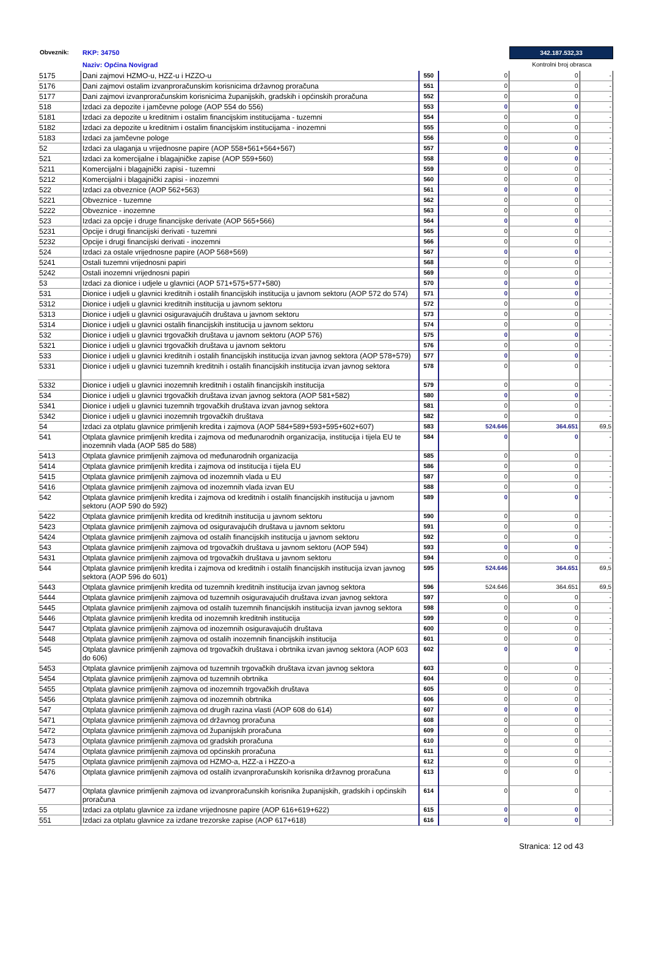Obveznik: RKP: 34750
Naziv: Općina Novigrad
342.187.532,33
Kontrolni broj obrasca
| 5175 | Dani zajmovi HZMO-u, HZZ-u i HZZO-u | 550 | 0 | 0 | - |
| 5176 | Dani zajmovi ostalim izvanproračunskim korisnicima državnog proračuna | 551 | 0 | 0 | - |
| 5177 | Dani zajmovi izvanproračunskim korisnicima županijskih, gradskih i općinskih proračuna | 552 | 0 | 0 | - |
| 518 | Izdaci za depozite i jamčevne pologe (AOP 554 do 556) | 553 | 0 | 0 | - |
| 5181 | Izdaci za depozite u kreditnim i ostalim financijskim institucijama - tuzemni | 554 | 0 | 0 | - |
| 5182 | Izdaci za depozite u kreditnim i ostalim financijskim institucijama - inozemni | 555 | 0 | 0 | - |
| 5183 | Izdaci za jamčevne pologe | 556 | 0 | 0 | - |
| 52 | Izdaci za ulaganja u vrijednosne papire (AOP 558+561+564+567) | 557 | 0 | 0 | - |
| 521 | Izdaci za komercijalne i blagajničke zapise (AOP 559+560) | 558 | 0 | 0 | - |
| 5211 | Komercijalni i blagajnički zapisi - tuzemni | 559 | 0 | 0 | - |
| 5212 | Komercijalni i blagajnički zapisi - inozemni | 560 | 0 | 0 | - |
| 522 | Izdaci za obveznice (AOP 562+563) | 561 | 0 | 0 | - |
| 5221 | Obveznice - tuzemne | 562 | 0 | 0 | - |
| 5222 | Obveznice - inozemne | 563 | 0 | 0 | - |
| 523 | Izdaci za opcije i druge financijske derivate (AOP 565+566) | 564 | 0 | 0 | - |
| 5231 | Opcije i drugi financijski derivati - tuzemni | 565 | 0 | 0 | - |
| 5232 | Opcije i drugi financijski derivati - inozemni | 566 | 0 | 0 | - |
| 524 | Izdaci za ostale vrijednosne papire (AOP 568+569) | 567 | 0 | 0 | - |
| 5241 | Ostali tuzemni vrijednosni papiri | 568 | 0 | 0 | - |
| 5242 | Ostali inozemni vrijednosni papiri | 569 | 0 | 0 | - |
| 53 | Izdaci za dionice i udjele u glavnici (AOP 571+575+577+580) | 570 | 0 | 0 | - |
| 531 | Dionice i udjeli u glavnici kreditnih i ostalih financijskih institucija u javnom sektoru (AOP 572 do 574) | 571 | 0 | 0 | - |
| 5312 | Dionice i udjeli u glavnici kreditnih institucija u javnom sektoru | 572 | 0 | 0 | - |
| 5313 | Dionice i udjeli u glavnici osiguravajućih društava u javnom sektoru | 573 | 0 | 0 | - |
| 5314 | Dionice i udjeli u glavnici ostalih financijskih institucija u javnom sektoru | 574 | 0 | 0 | - |
| 532 | Dionice i udjeli u glavnici trgovačkih društava u javnom sektoru (AOP 576) | 575 | 0 | 0 | - |
| 5321 | Dionice i udjeli u glavnici trgovačkih društava u javnom sektoru | 576 | 0 | 0 | - |
| 533 | Dionice i udjeli u glavnici kreditnih i ostalih financijskih institucija izvan javnog sektora (AOP 578+579) | 577 | 0 | 0 | - |
| 5331 | Dionice i udjeli u glavnici tuzemnih kreditnih i ostalih financijskih institucija izvan javnog sektora | 578 | 0 | 0 | - |
| 5332 | Dionice i udjeli u glavnici inozemnih kreditnih i ostalih financijskih institucija | 579 | 0 | 0 | - |
| 534 | Dionice i udjeli u glavnici trgovačkih društava izvan javnog sektora (AOP 581+582) | 580 | 0 | 0 | - |
| 5341 | Dionice i udjeli u glavnici tuzemnih trgovačkih društava izvan javnog sektora | 581 | 0 | 0 | - |
| 5342 | Dionice i udjeli u glavnici inozemnih trgovačkih društava | 582 | 0 | 0 | - |
| 54 | Izdaci za otplatu glavnice primljenih kredita i zajmova (AOP 584+589+593+595+602+607) | 583 | 524.646 | 364.651 | 69,5 |
| 541 | Otplata glavnice primljenih kredita i zajmova od međunarodnih organizacija, institucija i tijela EU te inozemnih vlada (AOP 585 do 588) | 584 | 0 | 0 | - |
| 5413 | Otplata glavnice primljenih zajmova od međunarodnih organizacija | 585 | 0 | 0 | - |
| 5414 | Otplata glavnice primljenih kredita i zajmova od institucija i tijela EU | 586 | 0 | 0 | - |
| 5415 | Otplata glavnice primljenih zajmova od inozemnih vlada u EU | 587 | 0 | 0 | - |
| 5416 | Otplata glavnice primljenih zajmova od inozemnih vlada izvan EU | 588 | 0 | 0 | - |
| 542 | Otplata glavnice primljenih kredita i zajmova od kreditnih i ostalih financijskih institucija u javnom sektoru (AOP 590 do 592) | 589 | 0 | 0 | - |
| 5422 | Otplata glavnice primljenih kredita od kreditnih institucija u javnom sektoru | 590 | 0 | 0 | - |
| 5423 | Otplata glavnice primljenih zajmova od osiguravajućih društava u javnom sektoru | 591 | 0 | 0 | - |
| 5424 | Otplata glavnice primljenih zajmova od ostalih financijskih institucija u javnom sektoru | 592 | 0 | 0 | - |
| 543 | Otplata glavnice primljenih zajmova od trgovačkih društava u javnom sektoru (AOP 594) | 593 | 0 | 0 | - |
| 5431 | Otplata glavnice primljenih zajmova od trgovačkih društava u javnom sektoru | 594 | 0 | 0 | - |
| 544 | Otplata glavnice primljenih kredita i zajmova od kreditnih i ostalih financijskih institucija izvan javnog sektora (AOP 596 do 601) | 595 | 524.646 | 364.651 | 69,5 |
| 5443 | Otplata glavnice primljenih kredita od tuzemnih kreditnih institucija izvan javnog sektora | 596 | 524.646 | 364.651 | 69,5 |
| 5444 | Otplata glavnice primljenih zajmova od tuzemnih osiguravajućih društava izvan javnog sektora | 597 | 0 | 0 | - |
| 5445 | Otplata glavnice primljenih zajmova od ostalih tuzemnih financijskih institucija izvan javnog sektora | 598 | 0 | 0 | - |
| 5446 | Otplata glavnice primljenih kredita od inozemnih kreditnih institucija | 599 | 0 | 0 | - |
| 5447 | Otplata glavnice primljenih zajmova od inozemnih osiguravajućih društava | 600 | 0 | 0 | - |
| 5448 | Otplata glavnice primljenih zajmova od ostalih inozemnih financijskih institucija | 601 | 0 | 0 | - |
| 545 | Otplata glavnice primljenih zajmova od trgovačkih društava i obrtnika izvan javnog sektora (AOP 603 do 606) | 602 | 0 | 0 | - |
| 5453 | Otplata glavnice primljenih zajmova od tuzemnih trgovačkih društava izvan javnog sektora | 603 | 0 | 0 | - |
| 5454 | Otplata glavnice primljenih zajmova od tuzemnih obrtnika | 604 | 0 | 0 | - |
| 5455 | Otplata glavnice primljenih zajmova od inozemnih trgovačkih društava | 605 | 0 | 0 | - |
| 5456 | Otplata glavnice primljenih zajmova od inozemnih obrtnika | 606 | 0 | 0 | - |
| 547 | Otplata glavnice primljenih zajmova od drugih razina vlasti (AOP 608 do 614) | 607 | 0 | 0 | - |
| 5471 | Otplata glavnice primljenih zajmova od državnog proračuna | 608 | 0 | 0 | - |
| 5472 | Otplata glavnice primljenih zajmova od županijskih proračuna | 609 | 0 | 0 | - |
| 5473 | Otplata glavnice primljenih zajmova od gradskih proračuna | 610 | 0 | 0 | - |
| 5474 | Otplata glavnice primljenih zajmova od općinskih proračuna | 611 | 0 | 0 | - |
| 5475 | Otplata glavnice primljenih zajmova od HZMO-a, HZZ-a i HZZO-a | 612 | 0 | 0 | - |
| 5476 | Otplata glavnice primljenih zajmova od ostalih izvanproračunskih korisnika državnog proračuna | 613 | 0 | 0 | - |
| 5477 | Otplata glavnice primljenih zajmova od izvanproračunskih korisnika županijskih, gradskih i općinskih proračuna | 614 | 0 | 0 | - |
| 55 | Izdaci za otplatu glavnice za izdane vrijednosne papire (AOP 616+619+622) | 615 | 0 | 0 | - |
| 551 | Izdaci za otplatu glavnice za izdane trezorske zapise (AOP 617+618) | 616 | 0 | 0 | - |
Stranica: 12 od 43